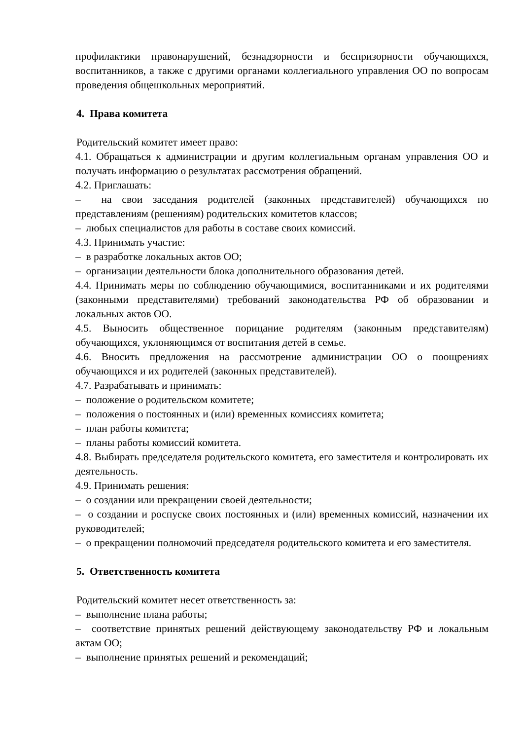профилактики правонарушений, безнадзорности и беспризорности обучающихся, воспитанников, а также с другими органами коллегиального управления ОО по вопросам проведения общешкольных мероприятий.
4. Права комитета
Родительский комитет имеет право:
4.1. Обращаться к администрации и другим коллегиальным органам управления ОО и получать информацию о результатах рассмотрения обращений.
4.2. Приглашать:
– на свои заседания родителей (законных представителей) обучающихся по представлениям (решениям) родительских комитетов классов;
– любых специалистов для работы в составе своих комиссий.
4.3. Принимать участие:
– в разработке локальных актов ОО;
– организации деятельности блока дополнительного образования детей.
4.4. Принимать меры по соблюдению обучающимися, воспитанниками и их родителями (законными представителями) требований законодательства РФ об образовании и локальных актов ОО.
4.5. Выносить общественное порицание родителям (законным представителям) обучающихся, уклоняющимся от воспитания детей в семье.
4.6. Вносить предложения на рассмотрение администрации ОО о поощрениях обучающихся и их родителей (законных представителей).
4.7. Разрабатывать и принимать:
– положение о родительском комитете;
– положения о постоянных и (или) временных комиссиях комитета;
– план работы комитета;
– планы работы комиссий комитета.
4.8. Выбирать председателя родительского комитета, его заместителя и контролировать их деятельность.
4.9. Принимать решения:
– о создании или прекращении своей деятельности;
– о создании и роспуске своих постоянных и (или) временных комиссий, назначении их руководителей;
– о прекращении полномочий председателя родительского комитета и его заместителя.
5. Ответственность комитета
Родительский комитет несет ответственность за:
– выполнение плана работы;
– соответствие принятых решений действующему законодательству РФ и локальным актам ОО;
– выполнение принятых решений и рекомендаций;